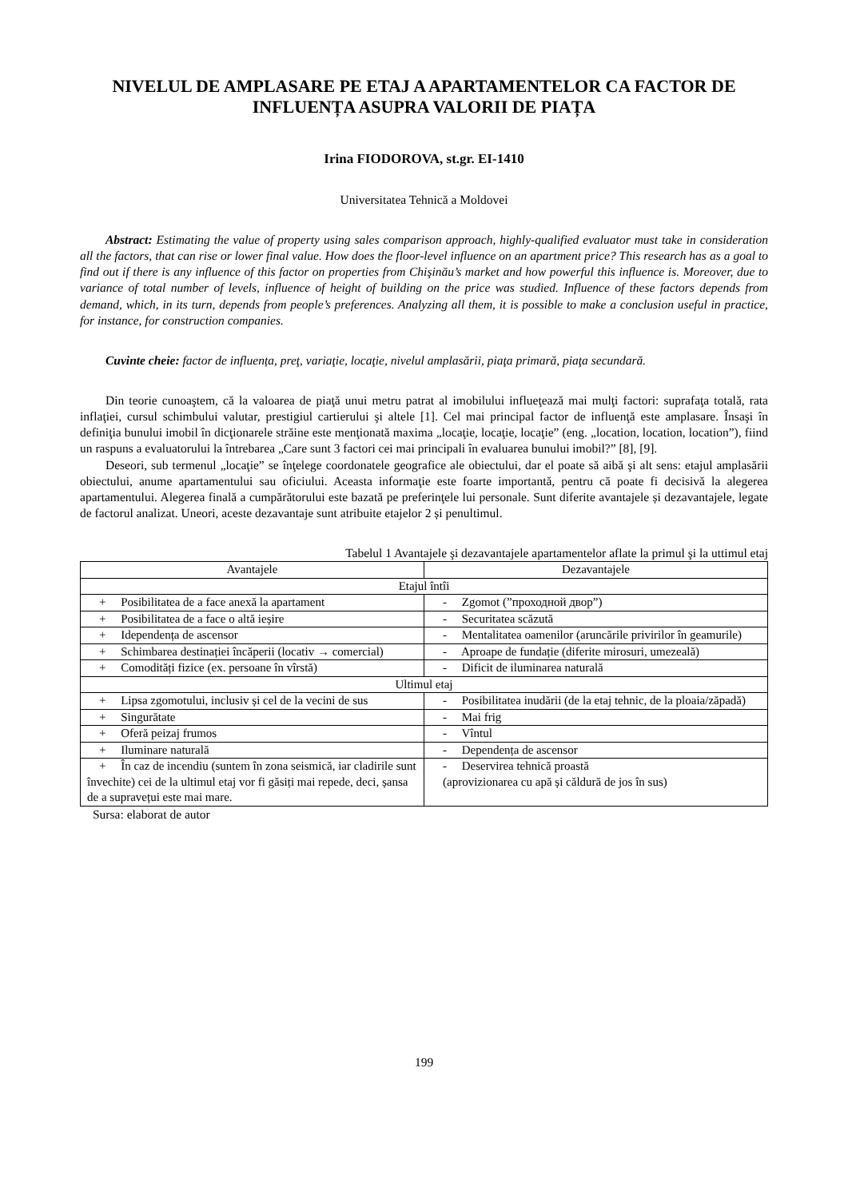NIVELUL DE AMPLASARE PE ETAJ A APARTAMENTELOR CA FACTOR DE INFLUENȚA ASUPRA VALORII DE PIAȚA
Irina FIODOROVA, st.gr. EI-1410
Universitatea Tehnică a Moldovei
Abstract: Estimating the value of property using sales comparison approach, highly-qualified evaluator must take in consideration all the factors, that can rise or lower final value. How does the floor-level influence on an apartment price? This research has as a goal to find out if there is any influence of this factor on properties from Chişinău’s market and how powerful this influence is. Moreover, due to variance of total number of levels, influence of height of building on the price was studied. Influence of these factors depends from demand, which, in its turn, depends from people’s preferences. Analyzing all them, it is possible to make a conclusion useful in practice, for instance, for construction companies.
Cuvinte cheie: factor de influența, preţ, variaţie, locaţie, nivelul amplasării, piaţa primară, piaţa secundară.
Din teorie cunoaştem, că la valoarea de piaţă unui metru patrat al imobilului influeţează mai mulţi factori: suprafaţa totală, rata inflaţiei, cursul schimbului valutar, prestigiul cartierului şi altele [1]. Cel mai principal factor de influenţă este amplasare. Însaşi în definiţia bunului imobil în dicţionarele străine este menţionată maxima „locaţie, locaţie, locaţie” (eng. „location, location, location”), fiind un raspuns a evaluatorului la întrebarea „Care sunt 3 factori cei mai principali în evaluarea bunului imobil?” [8], [9].
Deseori, sub termenul „locaţie” se înţelege coordonatele geografice ale obiectului, dar el poate să aibă şi alt sens: etajul amplasării obiectului, anume apartamentului sau oficiului. Aceasta informaţie este foarte importantă, pentru că poate fi decisivă la alegerea apartamentului. Alegerea finală a cumpărătorului este bazată pe preferinţele lui personale. Sunt diferite avantajele și dezavantajele, legate de factorul analizat. Uneori, aceste dezavantaje sunt atribuite etajelor 2 și penultimul.
Tabelul 1 Avantajele şi dezavantajele apartamentelor aflate la primul şi la uttimul etaj
| Avantajele | Dezavantajele |
| --- | --- |
| Etajul întîi | |
| + Posibilitatea de a face anexă la apartament | - Zgomot (”проходной двор”) |
| + Posibilitatea de a face o altă ieșire | - Securitatea scăzută |
| + Idependența de ascensor | - Mentalitatea oamenilor (aruncările privirilor în geamurile) |
| + Schimbarea destinației încăperii (locativ → comercial) | - Aproape de fundație (diferite mirosuri, umezeală) |
| + Comodități fizice (ex. persoane în vîrstă) | - Dificit de iluminarea naturală |
| Ultimul etaj | |
| + Lipsa zgomotului, inclusiv și cel de la vecini de sus | - Posibilitatea inudării (de la etaj tehnic, de la ploaia/zăpadă) |
| + Singurătate | - Mai frig |
| + Oferă peizaj frumos | - Vîntul |
| + Iluminare naturală | - Dependența de ascensor |
| + În caz de incendiu (suntem în zona seismică, iar cladirile sunt învechite) cei de la ultimul etaj vor fi găsiți mai repede, deci, șansa de a supravețui este mai mare. | - Deservirea tehnică proastă (aprovizionarea cu apă și căldură de jos în sus) |
Sursa: elaborat de autor
199